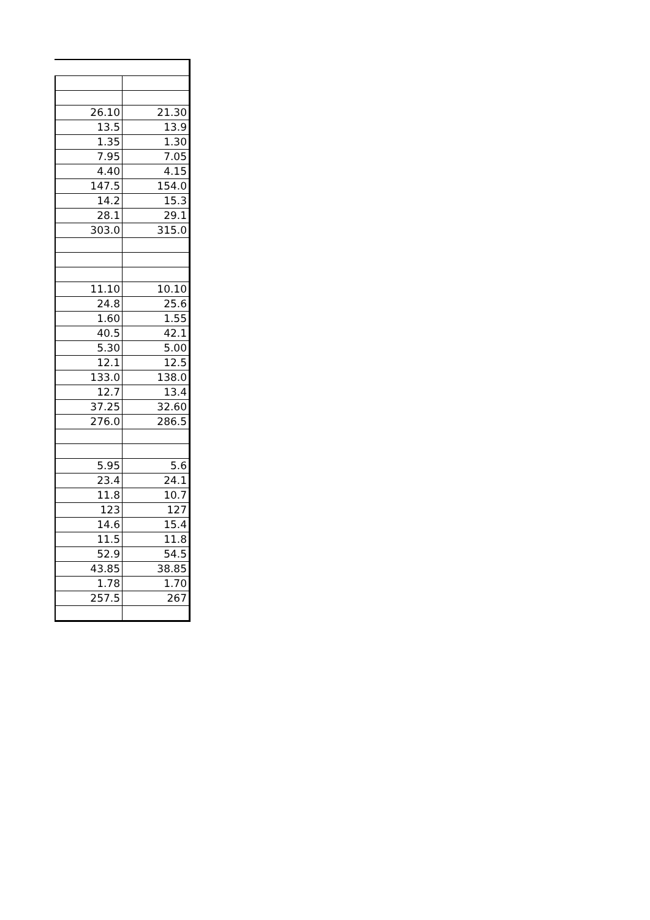| 26.10 | 21.30 |
| 13.5 | 13.9 |
| 1.35 | 1.30 |
| 7.95 | 7.05 |
| 4.40 | 4.15 |
| 147.5 | 154.0 |
| 14.2 | 15.3 |
| 28.1 | 29.1 |
| 303.0 | 315.0 |
| 11.10 | 10.10 |
| 24.8 | 25.6 |
| 1.60 | 1.55 |
| 40.5 | 42.1 |
| 5.30 | 5.00 |
| 12.1 | 12.5 |
| 133.0 | 138.0 |
| 12.7 | 13.4 |
| 37.25 | 32.60 |
| 276.0 | 286.5 |
| 5.95 | 5.6 |
| 23.4 | 24.1 |
| 11.8 | 10.7 |
| 123 | 127 |
| 14.6 | 15.4 |
| 11.5 | 11.8 |
| 52.9 | 54.5 |
| 43.85 | 38.85 |
| 1.78 | 1.70 |
| 257.5 | 267 |